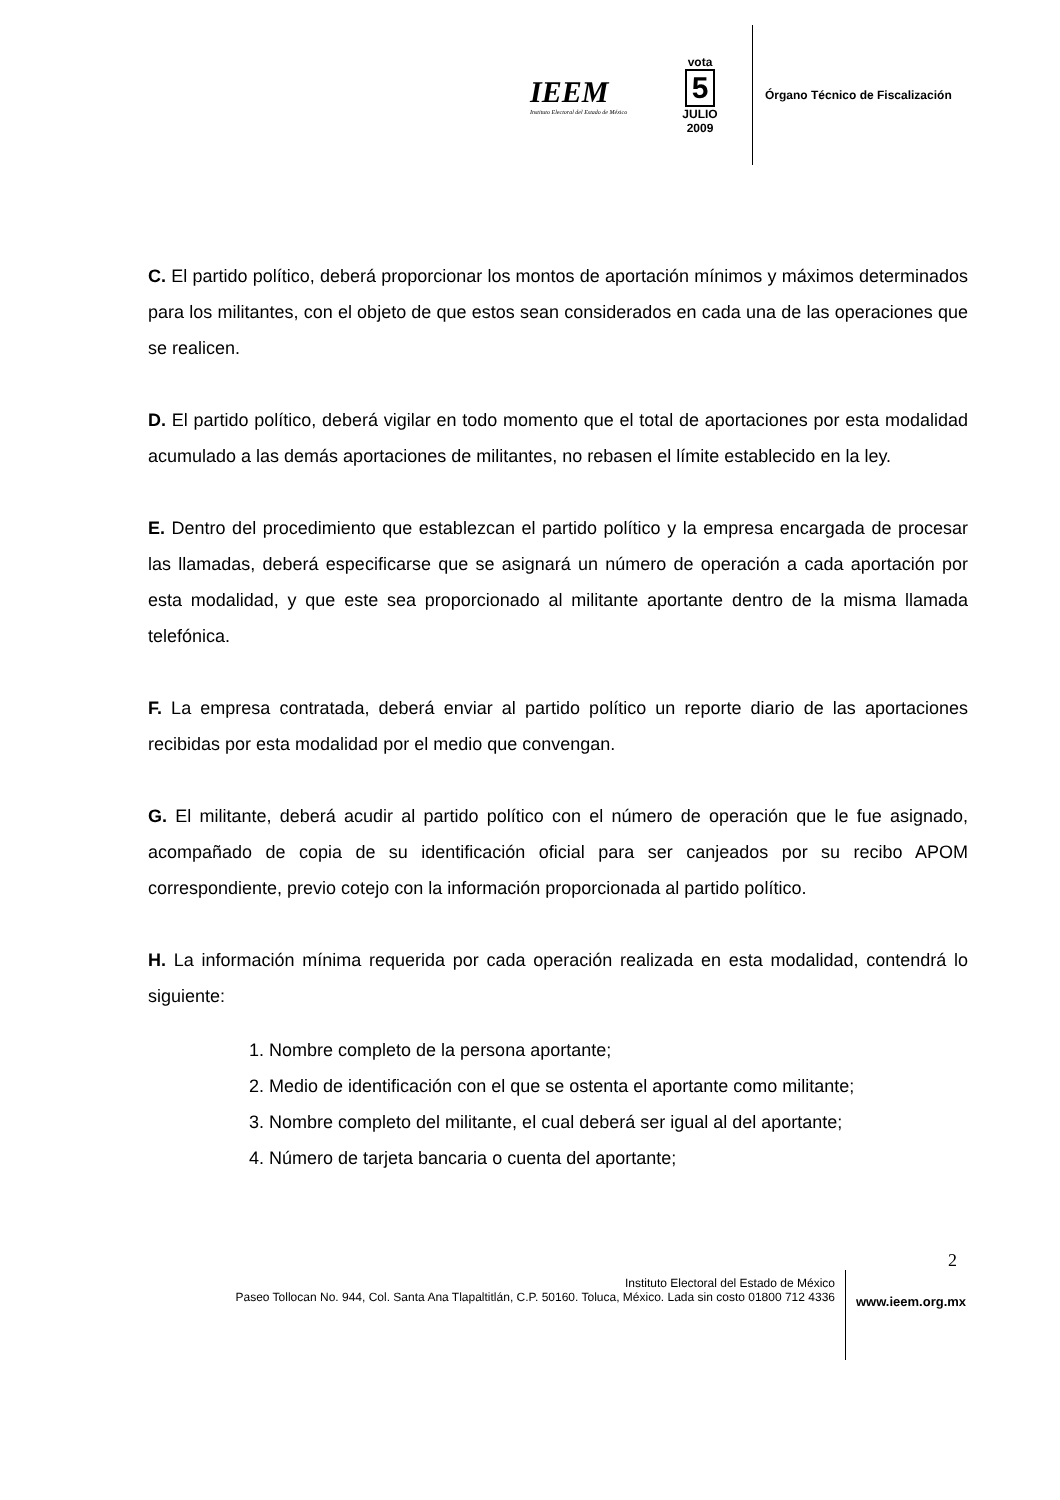IEEM
Instituto Electoral del Estado de México
vota
5
JULIO
2009
Órgano Técnico de Fiscalización
C. El partido político, deberá proporcionar los montos de aportación mínimos y máximos determinados para los militantes, con el objeto de que estos sean considerados en cada una de las operaciones que se realicen.
D. El partido político, deberá vigilar en todo momento que el total de aportaciones por esta modalidad acumulado a las demás aportaciones de militantes, no rebasen el límite establecido en la ley.
E. Dentro del procedimiento que establezcan el partido político y la empresa encargada de procesar las llamadas, deberá especificarse que se asignará un número de operación a cada aportación por esta modalidad, y que este sea proporcionado al militante aportante dentro de la misma llamada telefónica.
F. La empresa contratada, deberá enviar al partido político un reporte diario de las aportaciones recibidas por esta modalidad por el medio que convengan.
G. El militante, deberá acudir al partido político con el número de operación que le fue asignado, acompañado de copia de su identificación oficial para ser canjeados por su recibo APOM correspondiente, previo cotejo con la información proporcionada al partido político.
H. La información mínima requerida por cada operación realizada en esta modalidad, contendrá lo siguiente:
1. Nombre completo de la persona aportante;
2. Medio de identificación con el que se ostenta el aportante como militante;
3. Nombre completo del militante, el cual deberá ser igual al del aportante;
4. Número de tarjeta bancaria o cuenta del aportante;
2
Instituto Electoral del Estado de México
Paseo Tollocan No. 944, Col. Santa Ana Tlapaltitlán, C.P. 50160. Toluca, México. Lada sin costo 01800 712 4336
www.ieem.org.mx